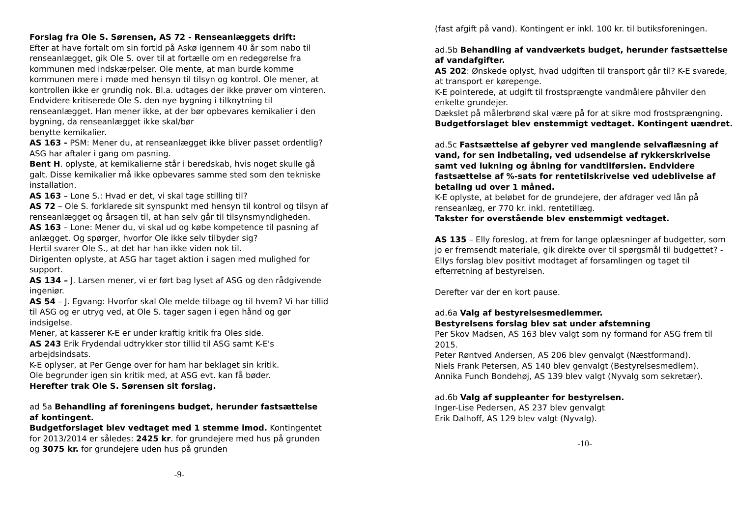Forslag fra Ole S. Sørensen, AS 72 - Renseanlæggets drift:
Efter at have fortalt om sin fortid på Askø igennem 40 år som nabo til renseanlægget, gik Ole S. over til at fortælle om en redegørelse fra kommunen med indskærpelser. Ole mente, at man burde komme kommunen mere i møde med hensyn til tilsyn og kontrol. Ole mener, at kontrollen ikke er grundig nok. Bl.a. udtages der ikke prøver om vinteren. Endvidere kritiserede Ole S. den nye bygning i tilknytning til renseanlægget. Han mener ikke, at der bør opbevares kemikalier i den bygning, da renseanlægget ikke skal/bør
benytte kemikalier.
AS 163 - PSM: Mener du, at renseanlægget ikke bliver passet ordentlig? ASG har aftaler i gang om pasning.
Bent H. oplyste, at kemikalierne står i beredskab, hvis noget skulle gå galt. Disse kemikalier må ikke opbevares samme sted som den tekniske installation.
AS 163 – Lone S.: Hvad er det, vi skal tage stilling til?
AS 72 – Ole S. forklarede sit synspunkt med hensyn til kontrol og tilsyn af renseanlægget og årsagen til, at han selv går til tilsynsmyndigheden.
AS 163 – Lone: Mener du, vi skal ud og købe kompetence til pasning af anlægget. Og spørger, hvorfor Ole ikke selv tilbyder sig?
Hertil svarer Ole S., at det har han ikke viden nok til.
Dirigenten oplyste, at ASG har taget aktion i sagen med mulighed for support.
AS 134 – J. Larsen mener, vi er ført bag lyset af ASG og den rådgivende ingeniør.
AS 54 – J. Egvang: Hvorfor skal Ole melde tilbage og til hvem? Vi har tillid til ASG og er utryg ved, at Ole S. tager sagen i egen hånd og gør indsigelse.
Mener, at kasserer K-E er under kraftig kritik fra Oles side.
AS 243 Erik Frydendal udtrykker stor tillid til ASG samt K-E's arbejdsindsats.
K-E oplyser, at Per Genge over for ham har beklaget sin kritik.
Ole begrunder igen sin kritik med, at ASG evt. kan få bøder.
Herefter trak Ole S. Sørensen sit forslag.
ad 5a Behandling af foreningens budget, herunder fastsættelse af kontingent.
Budgetforslaget blev vedtaget med 1 stemme imod. Kontingentet for 2013/2014 er således: 2425 kr. for grundejere med hus på grunden og 3075 kr. for grundejere uden hus på grunden
-9-
(fast afgift på vand). Kontingent er inkl. 100 kr. til butiksforeningen.
ad.5b Behandling af vandværkets budget, herunder fastsættelse af vandafgifter.
AS 202: Ønskede oplyst, hvad udgiften til transport går til? K-E svarede, at transport er kørepenge.
K-E pointerede, at udgift til frostsprængte vandmålere påhviler den enkelte grundejer.
Dækslet på målerbrønd skal være på for at sikre mod frostsprængning.
Budgetforslaget blev enstemmigt vedtaget. Kontingent uændret.
ad.5c Fastsættelse af gebyrer ved manglende selvaflæsning af vand, for sen indbetaling, ved udsendelse af rykkerskrivelse samt ved lukning og åbning for vandtilførslen. Endvidere fastsættelse af %-sats for rentetilskrivelse ved udeblivelse af betaling ud over 1 måned.
K-E oplyste, at beløbet for de grundejere, der afdrager ved lån på renseanlæg, er 770 kr. inkl. rentetillæg.
Takster for overstående blev enstemmigt vedtaget.
AS 135 – Elly foreslog, at frem for lange oplæsninger af budgetter, som jo er fremsendt materiale, gik direkte over til spørgsmål til budgettet? - Ellys forslag blev positivt modtaget af forsamlingen og taget til efterretning af bestyrelsen.
Derefter var der en kort pause.
ad.6a Valg af bestyrelsesmedlemmer.
Bestyrelsens forslag blev sat under afstemning
Per Skov Madsen, AS 163 blev valgt som ny formand for ASG frem til 2015.
Peter Røntved Andersen, AS 206 blev genvalgt (Næstformand).
Niels Frank Petersen, AS 140 blev genvalgt (Bestyrelsesmedlem).
Annika Funch Bondehøj, AS 139 blev valgt (Nyvalg som sekretær).
ad.6b Valg af suppleanter for bestyrelsen.
Inger-Lise Pedersen, AS 237 blev genvalgt
Erik Dalhoff, AS 129 blev valgt (Nyvalg).
-10-